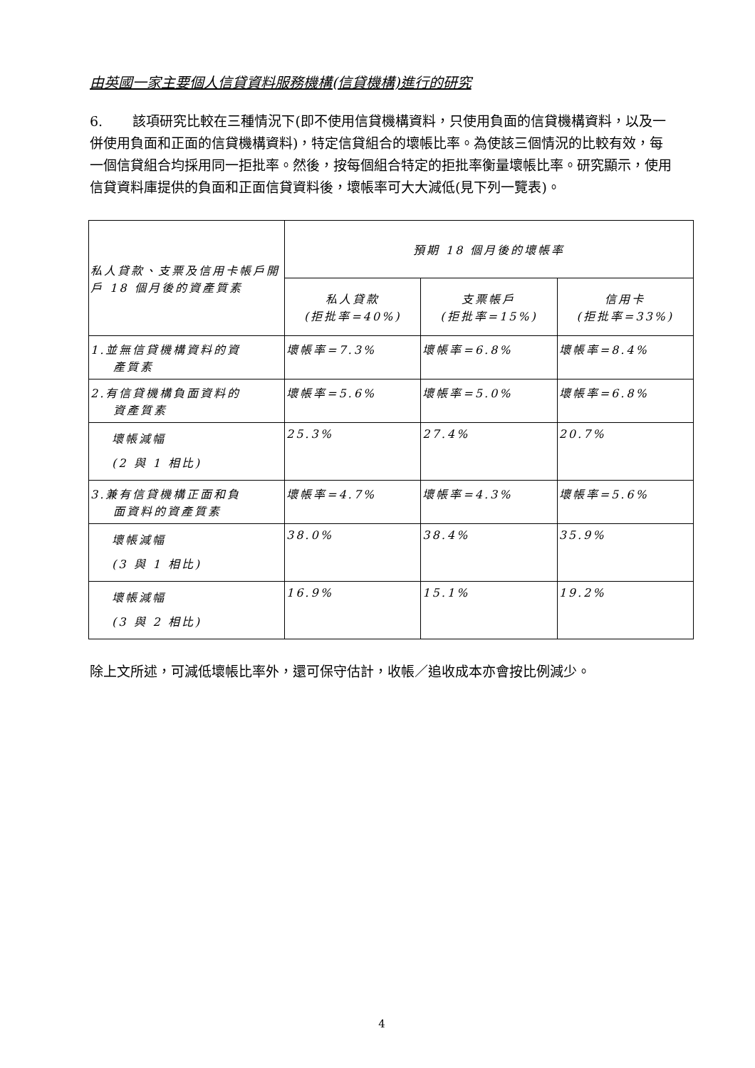由英國一家主要個人信貸資料服務機構(信貸機構)進行的研究
6. 該項研究比較在三種情況下(即不使用信貸機構資料，只使用負面的信貸機構資料，以及一併使用負面和正面的信貸機構資料)，特定信貸組合的壞帳比率。為使該三個情況的比較有效，每一個信貸組合均採用同一拒批率。然後，按每個組合特定的拒批率衡量壞帳比率。研究顯示，使用信貸資料庫提供的負面和正面信貸資料後，壞帳率可大大減低(見下列一覽表)。
| 私人貸款、支票及信用卡帳戶開戶 18 個月後的資產質素 | 預期 18 個月後的壞帳率 | | |
| --- | --- | --- | --- |
| | 私人貸款 (拒批率=40%) | 支票帳戶 (拒批率=15%) | 信用卡 (拒批率=33%) |
| 1.並無信貸機構資料的資 產質素 | 壞帳率=7.3% | 壞帳率=6.8% | 壞帳率=8.4% |
| 2.有信貸機構負面資料的 資產質素 | 壞帳率=5.6% | 壞帳率=5.0% | 壞帳率=6.8% |
| 壞帳減幅 (2 與 1 相比) | 25.3% | 27.4% | 20.7% |
| 3.兼有信貸機構正面和負 面資料的資產質素 | 壞帳率=4.7% | 壞帳率=4.3% | 壞帳率=5.6% |
| 壞帳減幅 (3 與 1 相比) | 38.0% | 38.4% | 35.9% |
| 壞帳減幅 (3 與 2 相比) | 16.9% | 15.1% | 19.2% |
除上文所述，可減低壞帳比率外，還可保守估計，收帳／追收成本亦會按比例減少。
4